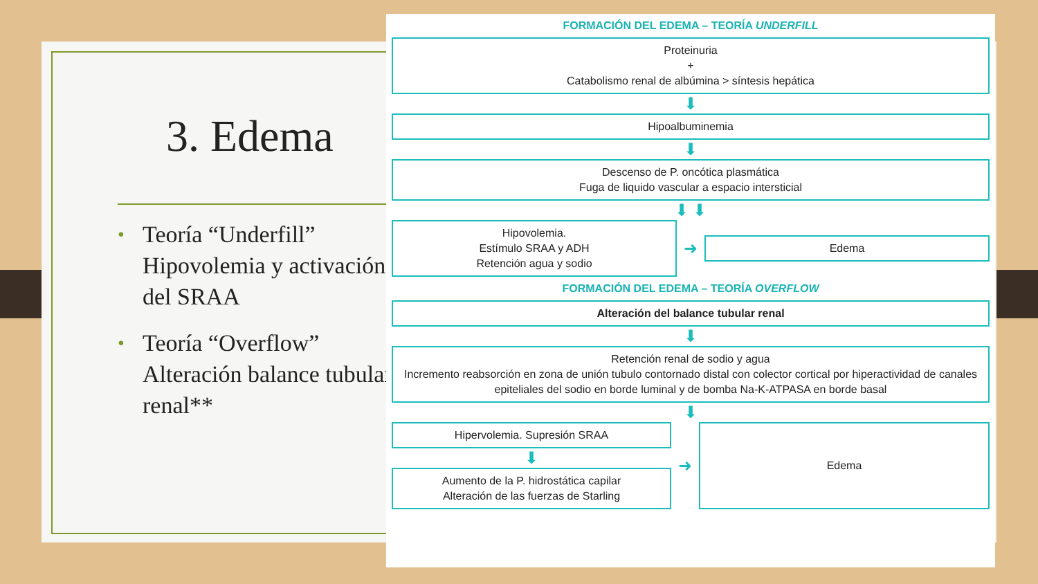3. Edema
• Teoría “Underfill” Hipovolemia y activación del SRAA
• Teoría “Overflow” Alteración balance tubular renal**
FORMACIÓN DEL EDEMA – TEORÍA UNDERFILL
Proteinuria
+
Catabolismo renal de albúmina > síntesis hepática
⬇
Hipoalbuminemia
⬇
Descenso de P. oncótica plasmática
Fuga de liquido vascular a espacio intersticial
⬇ ⬇
Hipovolemia.
Estímulo SRAA y ADH
Retención agua y sodio
➜
Edema
FORMACIÓN DEL EDEMA – TEORÍA OVERFLOW
Alteración del balance tubular renal
⬇
Retención renal de sodio y agua
Incremento reabsorción en zona de unión tubulo contornado distal con colector cortical por hiperactividad de canales epiteliales del sodio en borde luminal y de bomba Na-K-ATPASA en borde basal
⬇
Hipervolemia. Supresión SRAA
⬇
Aumento de la P. hidrostática capilar
Alteración de las fuerzas de Starling
➜
Edema